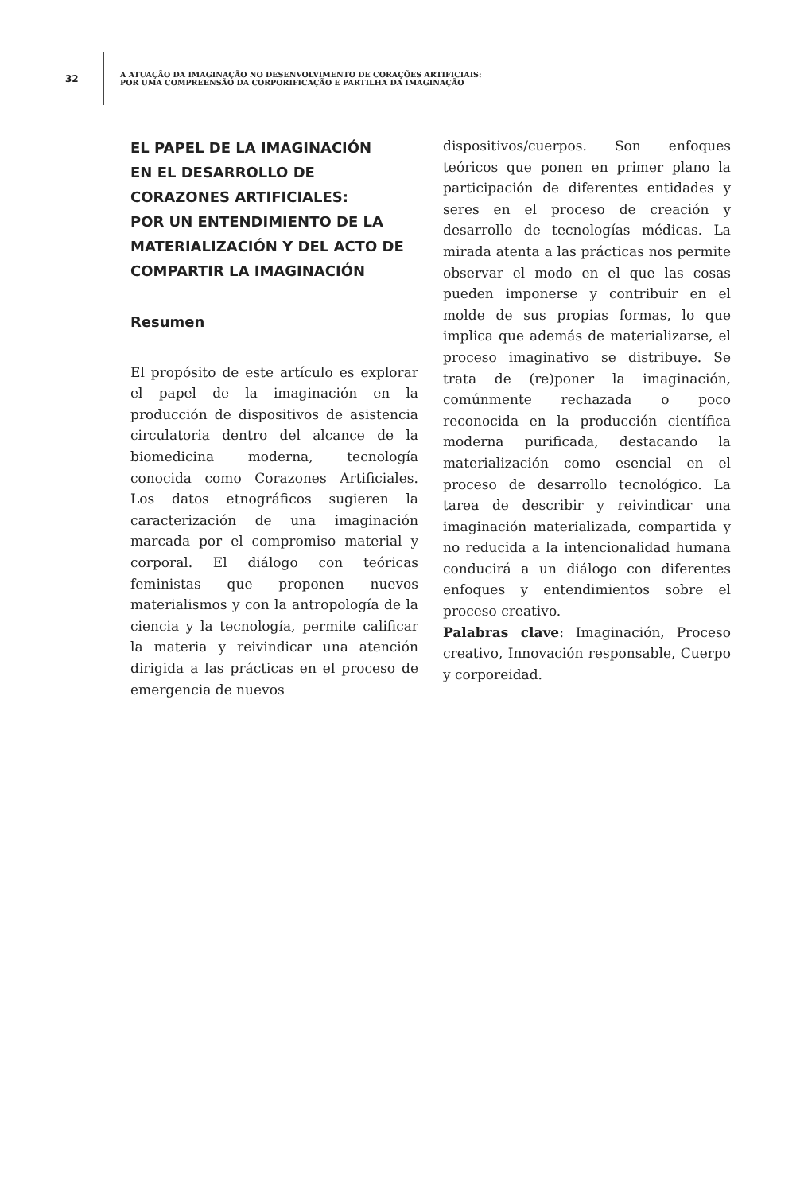32
A ATUAÇÃO DA IMAGINAÇÃO NO DESENVOLVIMENTO DE CORAÇÕES ARTIFICIAIS:
POR UMA COMPREENSÃO DA CORPORIFICAÇÃO E PARTILHA DA IMAGINAÇÃO
EL PAPEL DE LA IMAGINACIÓN
EN EL DESARROLLO DE
CORAZONES ARTIFICIALES:
POR UN ENTENDIMIENTO DE LA
MATERIALIZACIÓN Y DEL ACTO DE
COMPARTIR LA IMAGINACIÓN
Resumen
El propósito de este artículo es explorar el papel de la imaginación en la producción de dispositivos de asistencia circulatoria dentro del alcance de la biomedicina moderna, tecnología conocida como Corazones Artificiales. Los datos etnográficos sugieren la caracterización de una imaginación marcada por el compromiso material y corporal. El diálogo con teóricas feministas que proponen nuevos materialismos y con la antropología de la ciencia y la tecnología, permite calificar la materia y reivindicar una atención dirigida a las prácticas en el proceso de emergencia de nuevos
dispositivos/cuerpos. Son enfoques teóricos que ponen en primer plano la participación de diferentes entidades y seres en el proceso de creación y desarrollo de tecnologías médicas. La mirada atenta a las prácticas nos permite observar el modo en el que las cosas pueden imponerse y contribuir en el molde de sus propias formas, lo que implica que además de materializarse, el proceso imaginativo se distribuye. Se trata de (re)poner la imaginación, comúnmente rechazada o poco reconocida en la producción científica moderna purificada, destacando la materialización como esencial en el proceso de desarrollo tecnológico. La tarea de describir y reivindicar una imaginación materializada, compartida y no reducida a la intencionalidad humana conducirá a un diálogo con diferentes enfoques y entendimientos sobre el proceso creativo.
Palabras clave: Imaginación, Proceso creativo, Innovación responsable, Cuerpo y corporeidad.